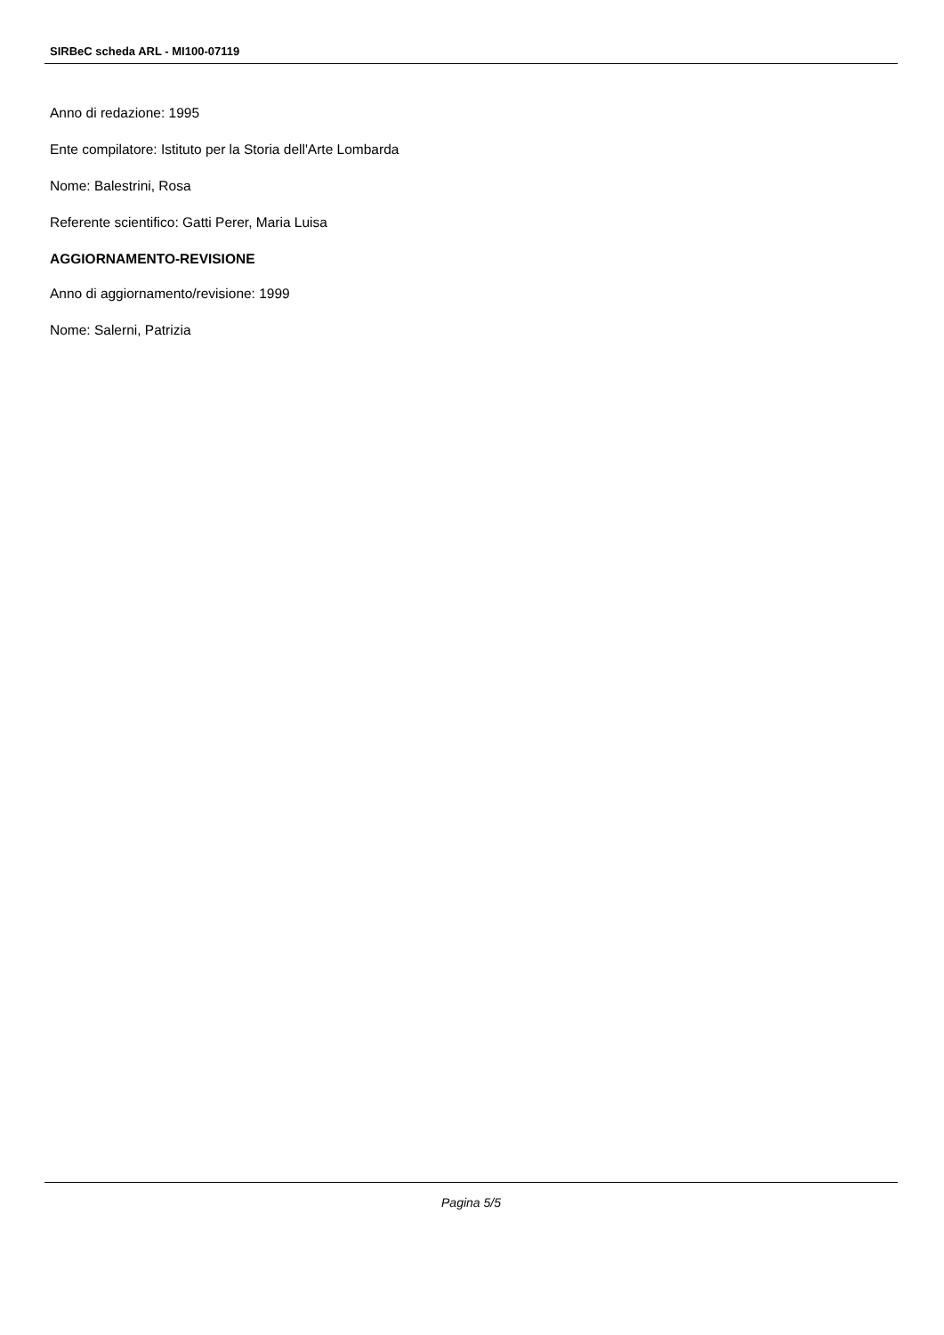SIRBeC scheda ARL - MI100-07119
Anno di redazione: 1995
Ente compilatore: Istituto per la Storia dell'Arte Lombarda
Nome: Balestrini, Rosa
Referente scientifico: Gatti Perer, Maria Luisa
AGGIORNAMENTO-REVISIONE
Anno di aggiornamento/revisione: 1999
Nome: Salerni, Patrizia
Pagina 5/5